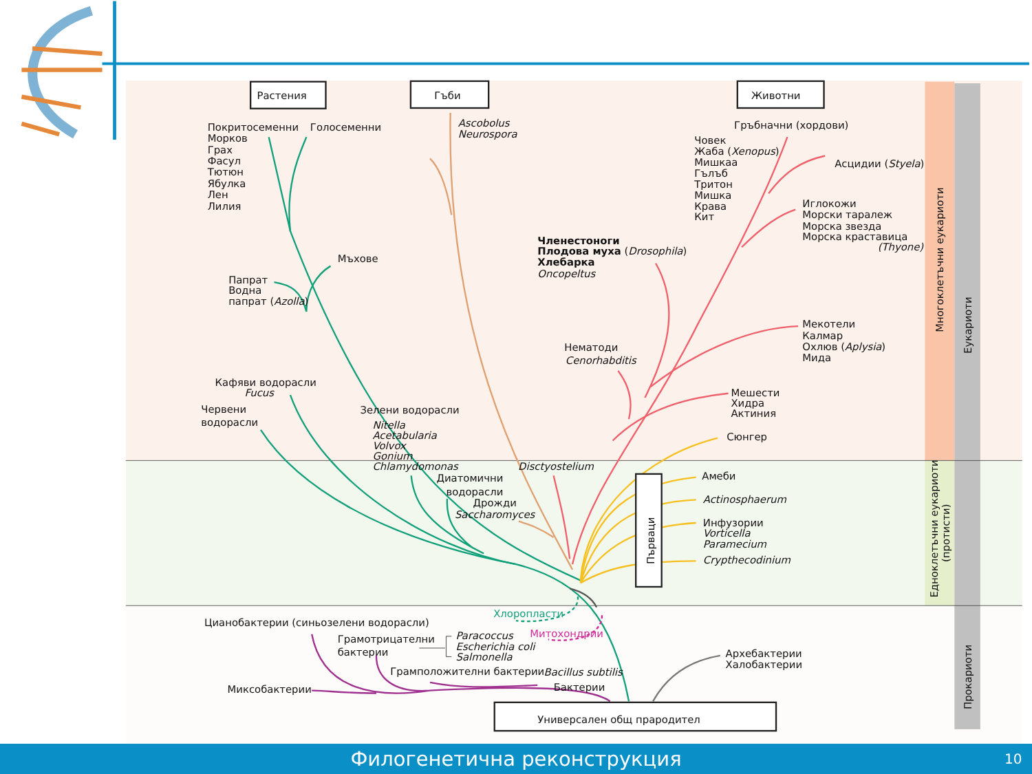Растения
Гъби
Животни
Покритосеменни
Голосеменни
Морков
Грах
Фасул
Тютюн
Ябулка
Лен
Лилия
Ascobolus
Neurospora
Гръбначни (хордови)
Човек
Жаба (Xenopus)
Мишкаа
Гълъб
Тритон
Мишка
Крава
Кит
Асцидии (Styela)
Иглокожи
Морски таралеж
Морска звезда
Морска краставица
(Thyone)
Мъхове
Членестоноги
Плодова муха (Drosophila)
Хлебарка
Oncopeltus
Папрат
Водна
папрат (Azolla)
Мекотели
Калмар
Охлюв (Aplysia)
Мида
Нематоди
Cenorhabditis
Кафяви водорасли
Fucus
Мешести
Хидра
Актиния
Червени
водорасли
Зелени водорасли
Nitella
Acetabularia
Volvox
Gonium
Chlamydomonas
Сюнгер
Disctyostelium
Диатомични
водорасли
Дрожди
Saccharomyces
Първаци
Амеби
Actinosphaerum
Инфузории
Vorticella
Paramecium
Crypthecodinium
Хлоропласти
Цианобактерии (синьозелени водорасли)
Митохондрии
Грамотрицателни
бактерии
Paracoccus
Escherichia coli
Salmonella
Архебактерии
Халобактерии
Грамположителни бактерии
Bacillus subtilis
Миксобактерии
Бактерии
Универсален общ прародител
Многоклетъчни еукариоти
Едноклетъчни еукариоти
(протисти)
Еукариоти
Прокариоти
Филогенетична реконструкция
10